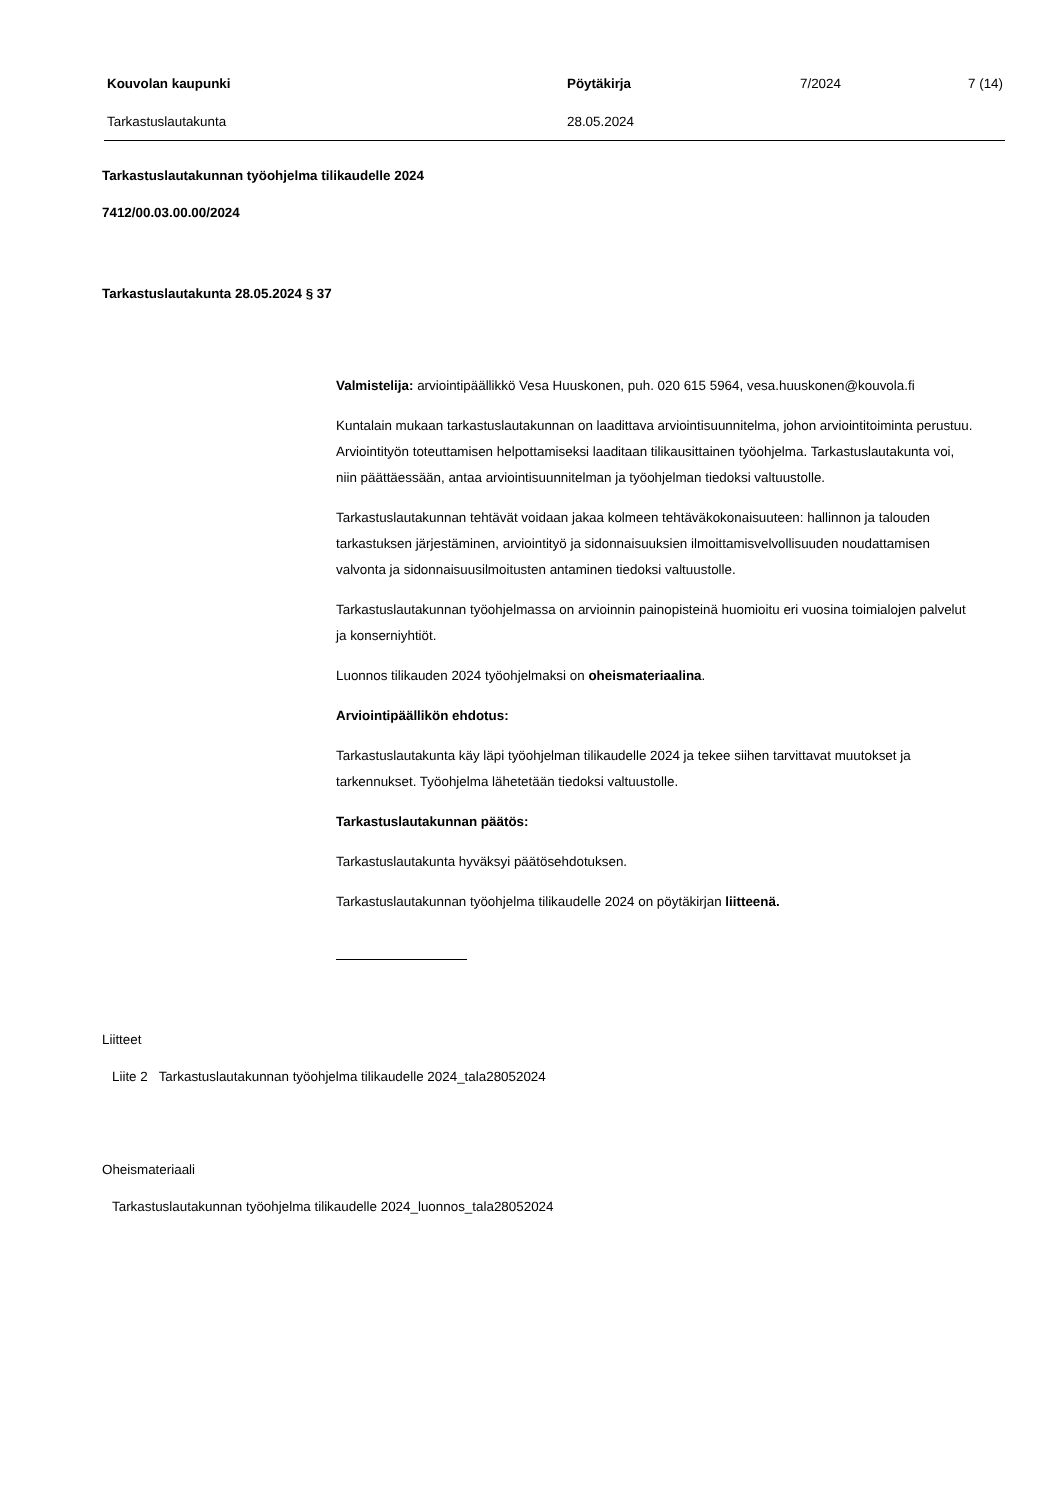Kouvolan kaupunki Pöytäkirja 7/2024 7 (14)
Tarkastuslautakunta 28.05.2024
Tarkastuslautakunnan työohjelma tilikaudelle 2024
7412/00.03.00.00/2024
Tarkastuslautakunta 28.05.2024 § 37
Valmistelija: arviointipäällikkö Vesa Huuskonen, puh. 020 615 5964, vesa.huuskonen@kouvola.fi
Kuntalain mukaan tarkastuslautakunnan on laadittava arviointisuunnitelma, johon arviointitoiminta perustuu. Arviointityön toteuttamisen helpottamiseksi laaditaan tilikausittainen työohjelma. Tarkastuslautakunta voi, niin päättäessään, antaa arviointisuunnitelman ja työohjelman tiedoksi valtuustolle.
Tarkastuslautakunnan tehtävät voidaan jakaa kolmeen tehtäväkokonaisuuteen: hallinnon ja talouden tarkastuksen järjestäminen, arviointityö ja sidonnaisuuksien ilmoittamisvelvollisuuden noudattamisen valvonta ja sidonnaisuusilmoitusten antaminen tiedoksi valtuustolle.
Tarkastuslautakunnan työohjelmassa on arvioinnin painopisteinä huomioitu eri vuosina toimialojen palvelut ja konserniyhtiöt.
Luonnos tilikauden 2024 työohjelmaksi on oheismateriaalina.
Arviointipäällikön ehdotus:
Tarkastuslautakunta käy läpi työohjelman tilikaudelle 2024 ja tekee siihen tarvittavat muutokset ja tarkennukset. Työohjelma lähetetään tiedoksi valtuustolle.
Tarkastuslautakunnan päätös:
Tarkastuslautakunta hyväksyi päätösehdotuksen.
Tarkastuslautakunnan työohjelma tilikaudelle 2024 on pöytäkirjan liitteenä.
Liitteet
Liite 2 Tarkastuslautakunnan työohjelma tilikaudelle 2024_tala28052024
Oheismateriaali
Tarkastuslautakunnan työohjelma tilikaudelle 2024_luonnos_tala28052024